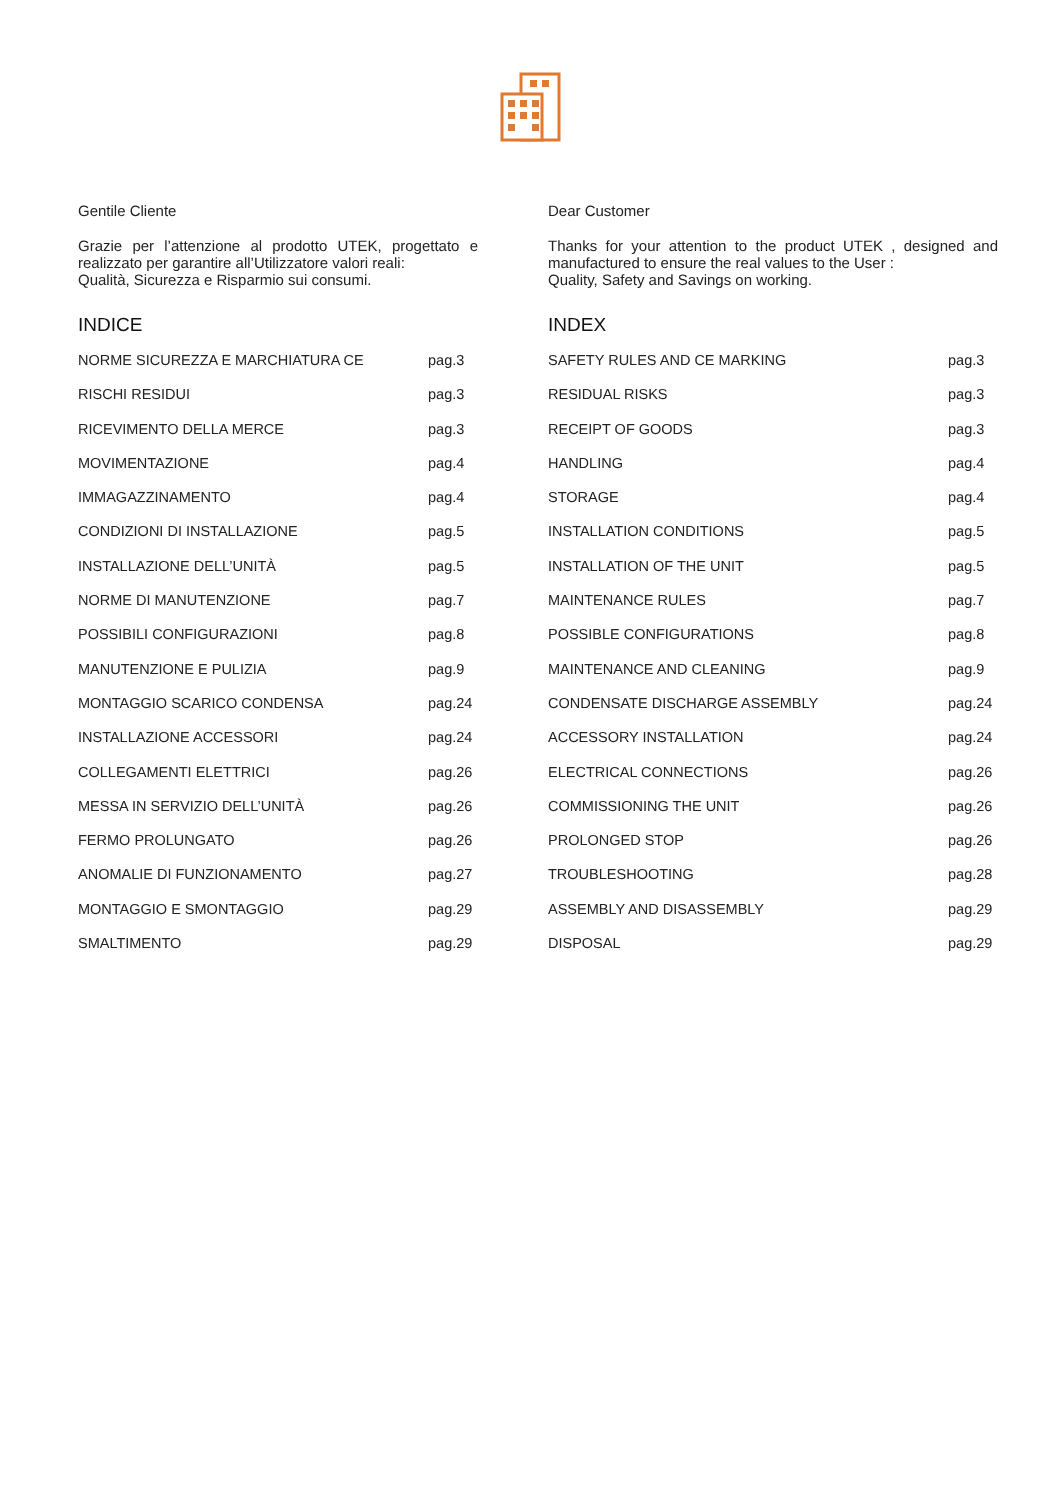Gentile Cliente
Grazie per l’attenzione al prodotto UTEK, progettato e realizzato per garantire all’Utilizzatore valori reali:
Qualità, Sicurezza e Risparmio sui consumi.
INDICE
NORME SICUREZZA E MARCHIATURA CE pag.3
RISCHI RESIDUI pag.3
RICEVIMENTO DELLA MERCE pag.3
MOVIMENTAZIONE pag.4
IMMAGAZZINAMENTO pag.4
CONDIZIONI DI INSTALLAZIONE pag.5
INSTALLAZIONE DELL’UNITÀ pag.5
NORME DI MANUTENZIONE pag.7
POSSIBILI CONFIGURAZIONI pag.8
MANUTENZIONE E PULIZIA pag.9
MONTAGGIO SCARICO CONDENSA pag.24
INSTALLAZIONE ACCESSORI pag.24
COLLEGAMENTI ELETTRICI pag.26
MESSA IN SERVIZIO DELL’UNITÀ pag.26
FERMO PROLUNGATO pag.26
ANOMALIE DI FUNZIONAMENTO pag.27
MONTAGGIO E SMONTAGGIO pag.29
SMALTIMENTO pag.29
Dear Customer
Thanks for your attention to the product UTEK , designed and manufactured to ensure the real values to the User :
Quality, Safety and Savings on working.
INDEX
SAFETY RULES AND CE MARKING pag.3
RESIDUAL RISKS pag.3
RECEIPT OF GOODS pag.3
HANDLING pag.4
STORAGE pag.4
INSTALLATION CONDITIONS pag.5
INSTALLATION OF THE UNIT pag.5
MAINTENANCE RULES pag.7
POSSIBLE CONFIGURATIONS pag.8
MAINTENANCE AND CLEANING pag.9
CONDENSATE DISCHARGE ASSEMBLY pag.24
ACCESSORY INSTALLATION pag.24
ELECTRICAL CONNECTIONS pag.26
COMMISSIONING THE UNIT pag.26
PROLONGED STOP pag.26
TROUBLESHOOTING pag.28
ASSEMBLY AND DISASSEMBLY pag.29
DISPOSAL pag.29